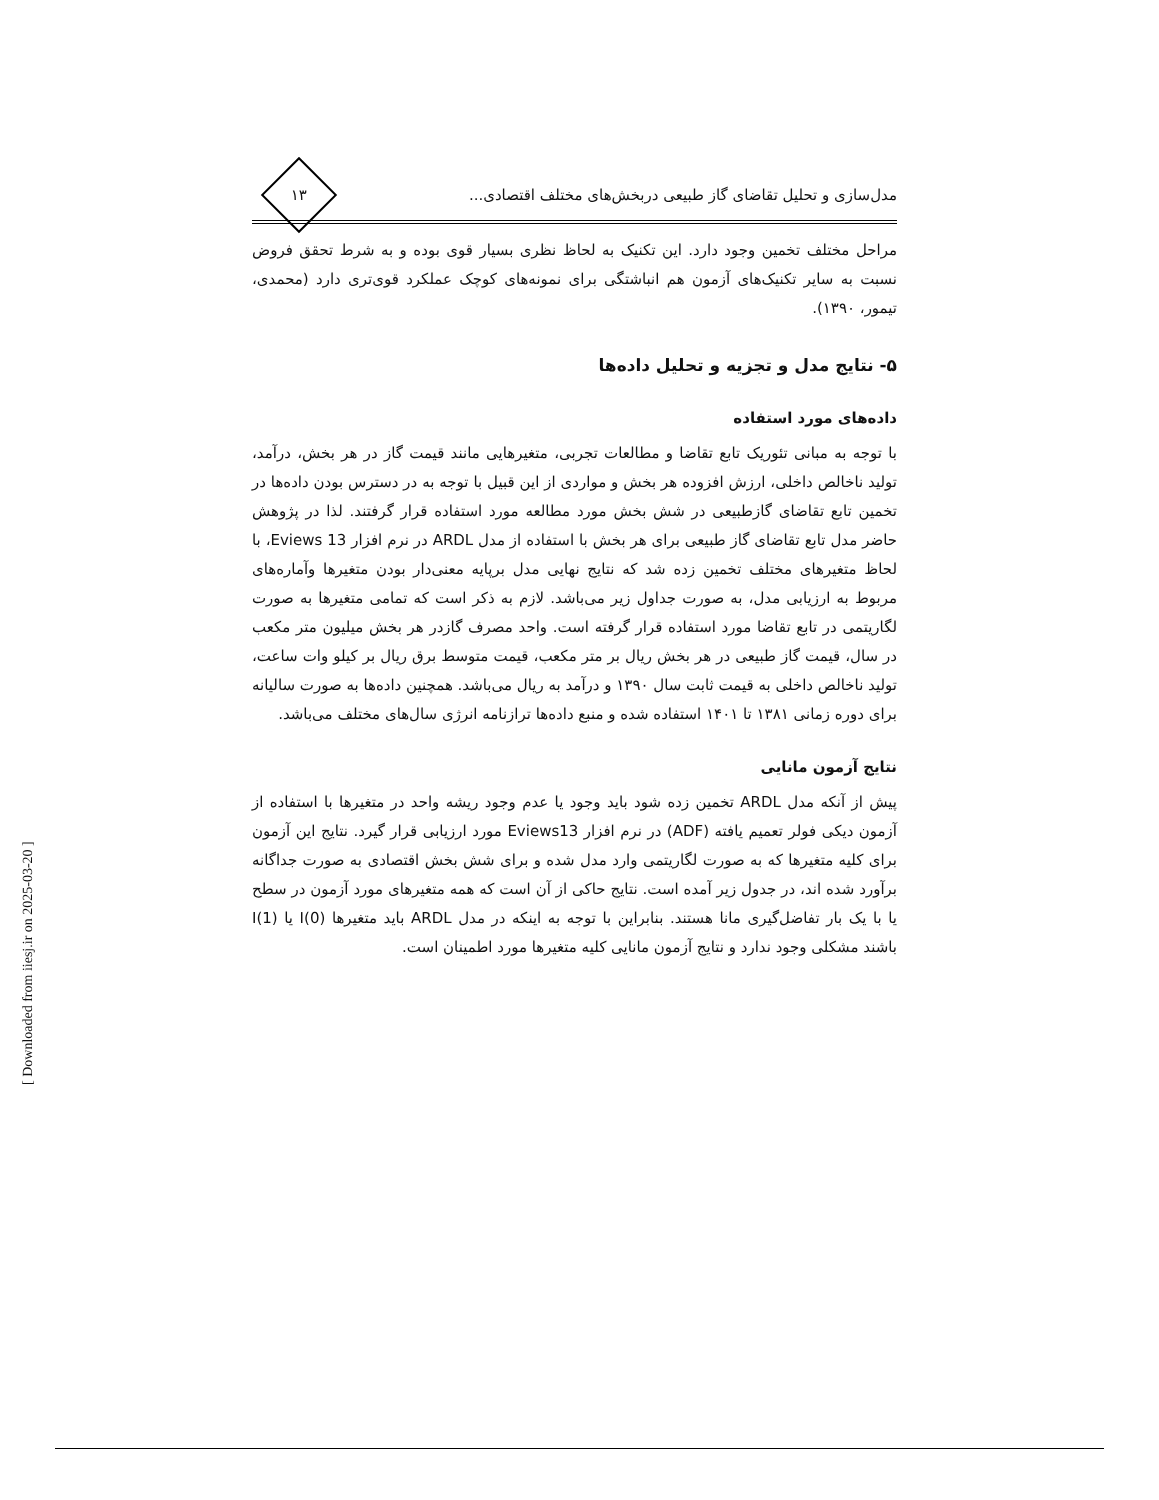مدل‌سازی و تحلیل تقاضای گاز طبیعی دربخش‌های مختلف اقتصادی...
۱۳
مراحل مختلف تخمین وجود دارد. این تکنیک به لحاظ نظری بسیار قوی بوده و به شرط تحقق فروض نسبت به سایر تکنیک‌های آزمون هم انباشتگی برای نمونه‌های کوچک عملکرد قوی‌تری دارد (محمدی، تیمور، ۱۳۹۰).
۵- نتایج مدل و تجزیه و تحلیل داده‌ها
داده‌های مورد استفاده
با توجه به مبانی تئوریک تابع تقاضا و مطالعات تجربی، متغیرهایی مانند قیمت گاز در هر بخش، درآمد، تولید ناخالص داخلی، ارزش افزوده هر بخش و مواردی از این قبیل با توجه به در دسترس بودن داده‌ها در تخمین تابع تقاضای گازطبیعی در شش بخش مورد مطالعه مورد استفاده قرار گرفتند. لذا در پژوهش حاضر مدل تابع تقاضای گاز طبیعی برای هر بخش با استفاده از مدل ARDL در نرم افزار Eviews 13، با لحاظ متغیرهای مختلف تخمین زده شد که نتایج نهایی مدل برپایه معنی‌دار بودن متغیرها وآماره‌های مربوط به ارزیابی مدل، به صورت جداول زیر می‌باشد. لازم به ذکر است که تمامی متغیرها به صورت لگاریتمی در تابع تقاضا مورد استفاده قرار گرفته است. واحد مصرف گازدر هر بخش میلیون متر مکعب در سال، قیمت گاز طبیعی در هر بخش ریال بر متر مکعب، قیمت متوسط برق ریال بر کیلو وات ساعت، تولید ناخالص داخلی به قیمت ثابت سال ۱۳۹۰ و درآمد به ریال می‌باشد. همچنین داده‌ها به صورت سالیانه برای دوره زمانی ۱۳۸۱ تا ۱۴۰۱ استفاده شده و منبع داده‌ها ترازنامه انرژی سال‌های مختلف می‌باشد.
نتایج آزمون مانایی
پیش از آنکه مدل ARDL تخمین زده شود باید وجود یا عدم وجود ریشه واحد در متغیرها با استفاده از آزمون دیکی فولر تعمیم یافته (ADF) در نرم افزار Eviews13 مورد ارزیابی قرار گیرد. نتایج این آزمون برای کلیه متغیرها که به صورت لگاریتمی وارد مدل شده و برای شش بخش اقتصادی به صورت جداگانه برآورد شده اند، در جدول زیر آمده است. نتایج حاکی از آن است که همه متغیرهای مورد آزمون در سطح یا با یک بار تفاضل‌گیری مانا هستند. بنابراین با توجه به اینکه در مدل ARDL باید متغیرها I(0) یا I(1) باشند مشکلی وجود ندارد و نتایج آزمون مانایی کلیه متغیرها مورد اطمینان است.
[ Downloaded from iiesj.ir on 2025-03-20 ]